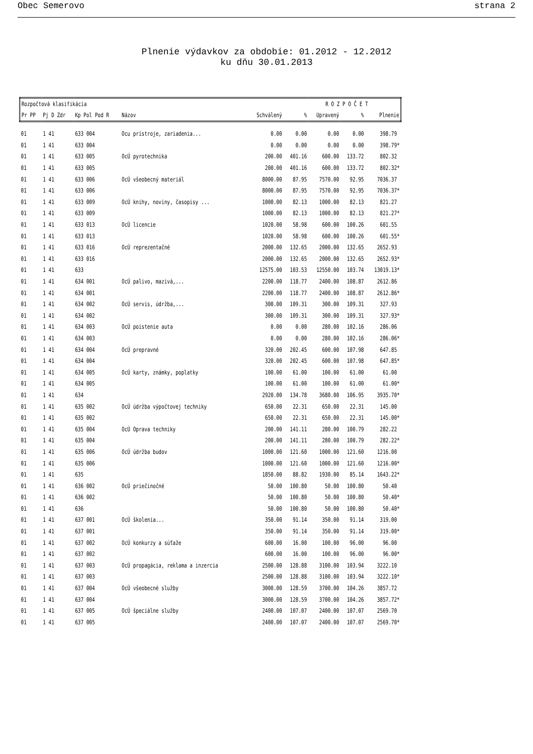Obec Semerovo strana 2
Plnenie výdavkov za obdobie: 01.2012 - 12.2012
ku dňu 30.01.2013
| Rozpočtová klasifikácia | | | | R O Z P O Č E T | | | | |
| --- | --- | --- | --- | --- | --- | --- | --- | --- |
| Pr PP | Pj D Zdr | Kp Pol Pod R | Názov | Schválený | % | Upravený | % | Plnenie |
| 01 | 1 41 | 633 004 | Ocu prístroje, zariadenia... | 0.00 | 0.00 | 0.00 | 0.00 | 398.79 |
| 01 | 1 41 | 633 004 | | 0.00 | 0.00 | 0.00 | 0.00 | 398.79* |
| 01 | 1 41 | 633 005 | OcÚ pyrotechnika | 200.00 | 401.16 | 600.00 | 133.72 | 802.32 |
| 01 | 1 41 | 633 005 | | 200.00 | 401.16 | 600.00 | 133.72 | 802.32* |
| 01 | 1 41 | 633 006 | OcÚ všeobecný materiál | 8000.00 | 87.95 | 7570.00 | 92.95 | 7036.37 |
| 01 | 1 41 | 633 006 | | 8000.00 | 87.95 | 7570.00 | 92.95 | 7036.37* |
| 01 | 1 41 | 633 009 | OcÚ knihy, noviny, časopisy ... | 1000.00 | 82.13 | 1000.00 | 82.13 | 821.27 |
| 01 | 1 41 | 633 009 | | 1000.00 | 82.13 | 1000.00 | 82.13 | 821.27* |
| 01 | 1 41 | 633 013 | OcÚ licencie | 1020.00 | 58.98 | 600.00 | 100.26 | 601.55 |
| 01 | 1 41 | 633 013 | | 1020.00 | 58.98 | 600.00 | 100.26 | 601.55* |
| 01 | 1 41 | 633 016 | OcÚ reprezentačné | 2000.00 | 132.65 | 2000.00 | 132.65 | 2652.93 |
| 01 | 1 41 | 633 016 | | 2000.00 | 132.65 | 2000.00 | 132.65 | 2652.93* |
| 01 | 1 41 | 633 | | 12575.00 | 103.53 | 12550.00 | 103.74 | 13019.13* |
| 01 | 1 41 | 634 001 | OcÚ palivo, mazivá,... | 2200.00 | 118.77 | 2400.00 | 108.87 | 2612.86 |
| 01 | 1 41 | 634 001 | | 2200.00 | 118.77 | 2400.00 | 108.87 | 2612.86* |
| 01 | 1 41 | 634 002 | OcÚ servis, údržba,... | 300.00 | 109.31 | 300.00 | 109.31 | 327.93 |
| 01 | 1 41 | 634 002 | | 300.00 | 109.31 | 300.00 | 109.31 | 327.93* |
| 01 | 1 41 | 634 003 | OcÚ poistenie auta | 0.00 | 0.00 | 280.00 | 102.16 | 286.06 |
| 01 | 1 41 | 634 003 | | 0.00 | 0.00 | 280.00 | 102.16 | 286.06* |
| 01 | 1 41 | 634 004 | OcÚ prepravné | 320.00 | 202.45 | 600.00 | 107.98 | 647.85 |
| 01 | 1 41 | 634 004 | | 320.00 | 202.45 | 600.00 | 107.98 | 647.85* |
| 01 | 1 41 | 634 005 | OcÚ karty, známky, poplatky | 100.00 | 61.00 | 100.00 | 61.00 | 61.00 |
| 01 | 1 41 | 634 005 | | 100.00 | 61.00 | 100.00 | 61.00 | 61.00* |
| 01 | 1 41 | 634 | | 2920.00 | 134.78 | 3680.00 | 106.95 | 3935.70* |
| 01 | 1 41 | 635 002 | OcÚ údržba výpočtovej techniky | 650.00 | 22.31 | 650.00 | 22.31 | 145.00 |
| 01 | 1 41 | 635 002 | | 650.00 | 22.31 | 650.00 | 22.31 | 145.00* |
| 01 | 1 41 | 635 004 | OcÚ Oprava techniky | 200.00 | 141.11 | 280.00 | 100.79 | 282.22 |
| 01 | 1 41 | 635 004 | | 200.00 | 141.11 | 280.00 | 100.79 | 282.22* |
| 01 | 1 41 | 635 006 | OcÚ údržba budov | 1000.00 | 121.60 | 1000.00 | 121.60 | 1216.00 |
| 01 | 1 41 | 635 006 | | 1000.00 | 121.60 | 1000.00 | 121.60 | 1216.00* |
| 01 | 1 41 | 635 | | 1850.00 | 88.82 | 1930.00 | 85.14 | 1643.22* |
| 01 | 1 41 | 636 002 | OcÚ priečinočné | 50.00 | 100.80 | 50.00 | 100.80 | 50.40 |
| 01 | 1 41 | 636 002 | | 50.00 | 100.80 | 50.00 | 100.80 | 50.40* |
| 01 | 1 41 | 636 | | 50.00 | 100.80 | 50.00 | 100.80 | 50.40* |
| 01 | 1 41 | 637 001 | OcÚ školenia... | 350.00 | 91.14 | 350.00 | 91.14 | 319.00 |
| 01 | 1 41 | 637 001 | | 350.00 | 91.14 | 350.00 | 91.14 | 319.00* |
| 01 | 1 41 | 637 002 | OcÚ konkurzy a súťaže | 600.00 | 16.00 | 100.00 | 96.00 | 96.00 |
| 01 | 1 41 | 637 002 | | 600.00 | 16.00 | 100.00 | 96.00 | 96.00* |
| 01 | 1 41 | 637 003 | OcÚ propagácia, reklama a inzercia | 2500.00 | 128.88 | 3100.00 | 103.94 | 3222.10 |
| 01 | 1 41 | 637 003 | | 2500.00 | 128.88 | 3100.00 | 103.94 | 3222.10* |
| 01 | 1 41 | 637 004 | OcÚ všeobecné služby | 3000.00 | 128.59 | 3700.00 | 104.26 | 3857.72 |
| 01 | 1 41 | 637 004 | | 3000.00 | 128.59 | 3700.00 | 104.26 | 3857.72* |
| 01 | 1 41 | 637 005 | OcÚ špeciálne služby | 2400.00 | 107.07 | 2400.00 | 107.07 | 2569.70 |
| 01 | 1 41 | 637 005 | | 2400.00 | 107.07 | 2400.00 | 107.07 | 2569.70* |